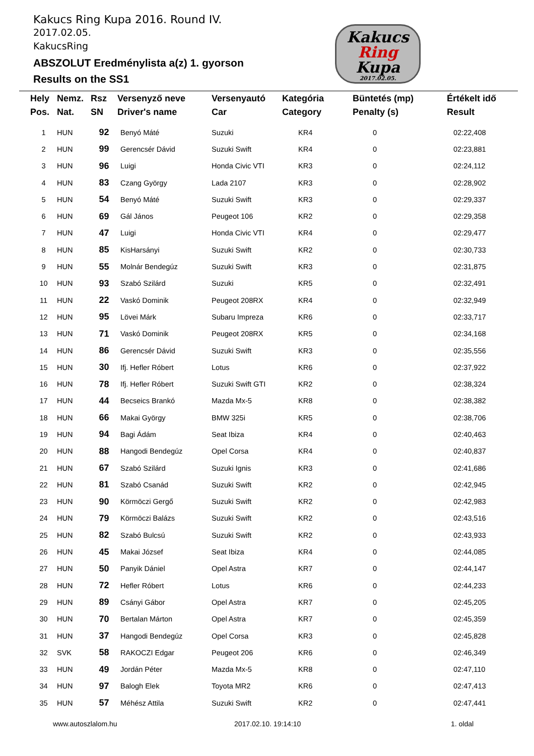Kakucs Ring Kupa 2016. Round IV.
2017.02.05.
KakucsRing
ABSZOLUT Eredménylista a(z) 1. gyorson
Results on the SS1
Kakucs
Ring
Kupa
2017.02.05.
| Hely Pos. | Nemz. Nat. | Rsz SN | Versenyző neve Driver's name | Versenyautó Car | Kategória Category | Büntetés (mp) Penalty (s) | Értékelt idő Result |
| --- | --- | --- | --- | --- | --- | --- | --- |
| 1 | HUN | 92 | Benyó Máté | Suzuki | KR4 | 0 | 02:22,408 |
| 2 | HUN | 99 | Gerencsér Dávid | Suzuki Swift | KR4 | 0 | 02:23,881 |
| 3 | HUN | 96 | Luigi | Honda Civic VTI | KR3 | 0 | 02:24,112 |
| 4 | HUN | 83 | Czang György | Lada 2107 | KR3 | 0 | 02:28,902 |
| 5 | HUN | 54 | Benyó Máté | Suzuki Swift | KR3 | 0 | 02:29,337 |
| 6 | HUN | 69 | Gál János | Peugeot 106 | KR2 | 0 | 02:29,358 |
| 7 | HUN | 47 | Luigi | Honda Civic VTI | KR4 | 0 | 02:29,477 |
| 8 | HUN | 85 | KisHarsányi | Suzuki Swift | KR2 | 0 | 02:30,733 |
| 9 | HUN | 55 | Molnár Bendegúz | Suzuki Swift | KR3 | 0 | 02:31,875 |
| 10 | HUN | 93 | Szabó Szilárd | Suzuki | KR5 | 0 | 02:32,491 |
| 11 | HUN | 22 | Vaskó Dominik | Peugeot 208RX | KR4 | 0 | 02:32,949 |
| 12 | HUN | 95 | Lövei Márk | Subaru Impreza | KR6 | 0 | 02:33,717 |
| 13 | HUN | 71 | Vaskó Dominik | Peugeot 208RX | KR5 | 0 | 02:34,168 |
| 14 | HUN | 86 | Gerencsér Dávid | Suzuki Swift | KR3 | 0 | 02:35,556 |
| 15 | HUN | 30 | Ifj. Hefler Róbert | Lotus | KR6 | 0 | 02:37,922 |
| 16 | HUN | 78 | Ifj. Hefler Róbert | Suzuki Swift GTI | KR2 | 0 | 02:38,324 |
| 17 | HUN | 44 | Becseics Brankó | Mazda Mx-5 | KR8 | 0 | 02:38,382 |
| 18 | HUN | 66 | Makai György | BMW 325i | KR5 | 0 | 02:38,706 |
| 19 | HUN | 94 | Bagi Ádám | Seat Ibiza | KR4 | 0 | 02:40,463 |
| 20 | HUN | 88 | Hangodi Bendegúz | Opel Corsa | KR4 | 0 | 02:40,837 |
| 21 | HUN | 67 | Szabó Szilárd | Suzuki Ignis | KR3 | 0 | 02:41,686 |
| 22 | HUN | 81 | Szabó Csanád | Suzuki Swift | KR2 | 0 | 02:42,945 |
| 23 | HUN | 90 | Körmöczi Gergő | Suzuki Swift | KR2 | 0 | 02:42,983 |
| 24 | HUN | 79 | Körmöczi Balázs | Suzuki Swift | KR2 | 0 | 02:43,516 |
| 25 | HUN | 82 | Szabó Bulcsú | Suzuki Swift | KR2 | 0 | 02:43,933 |
| 26 | HUN | 45 | Makai József | Seat Ibiza | KR4 | 0 | 02:44,085 |
| 27 | HUN | 50 | Panyik Dániel | Opel Astra | KR7 | 0 | 02:44,147 |
| 28 | HUN | 72 | Hefler Róbert | Lotus | KR6 | 0 | 02:44,233 |
| 29 | HUN | 89 | Csányi Gábor | Opel Astra | KR7 | 0 | 02:45,205 |
| 30 | HUN | 70 | Bertalan Márton | Opel Astra | KR7 | 0 | 02:45,359 |
| 31 | HUN | 37 | Hangodi Bendegúz | Opel Corsa | KR3 | 0 | 02:45,828 |
| 32 | SVK | 58 | RAKOCZI Edgar | Peugeot 206 | KR6 | 0 | 02:46,349 |
| 33 | HUN | 49 | Jordán Péter | Mazda Mx-5 | KR8 | 0 | 02:47,110 |
| 34 | HUN | 97 | Balogh Elek | Toyota MR2 | KR6 | 0 | 02:47,413 |
| 35 | HUN | 57 | Méhész Attila | Suzuki Swift | KR2 | 0 | 02:47,441 |
www.autoszlalom.hu 2017.02.10. 19:14:10 1. oldal